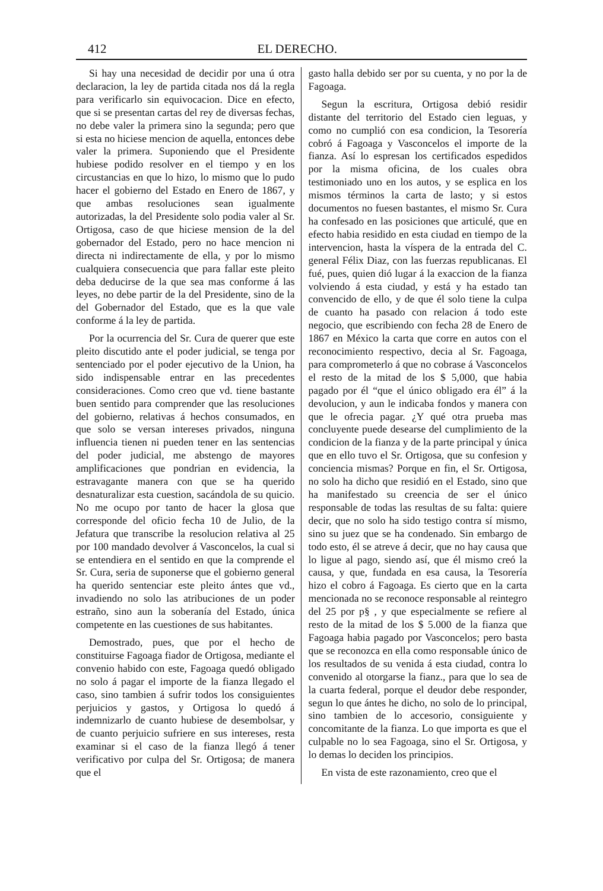412 EL DERECHO.
Si hay una necesidad de decidir por una ú otra declaracion, la ley de partida citada nos dá la regla para verificarlo sin equivocacion. Dice en efecto, que si se presentan cartas del rey de diversas fechas, no debe valer la primera sino la segunda; pero que si esta no hiciese mencion de aquella, entonces debe valer la primera. Suponiendo que el Presidente hubiese podido resolver en el tiempo y en los circustancias en que lo hizo, lo mismo que lo pudo hacer el gobierno del Estado en Enero de 1867, y que ambas resoluciones sean igualmente autorizadas, la del Presidente solo podia valer al Sr. Ortigosa, caso de que hiciese mension de la del gobernador del Estado, pero no hace mencion ni directa ni indirectamente de ella, y por lo mismo cualquiera consecuencia que para fallar este pleito deba deducirse de la que sea mas conforme á las leyes, no debe partir de la del Presidente, sino de la del Gobernador del Estado, que es la que vale conforme á la ley de partida.
Por la ocurrencia del Sr. Cura de querer que este pleito discutido ante el poder judicial, se tenga por sentenciado por el poder ejecutivo de la Union, ha sido indispensable entrar en las precedentes consideraciones. Como creo que vd. tiene bastante buen sentido para comprender que las resoluciones del gobierno, relativas á hechos consumados, en que solo se versan intereses privados, ninguna influencia tienen ni pueden tener en las sentencias del poder judicial, me abstengo de mayores amplificaciones que pondrian en evidencia, la estravagante manera con que se ha querido desnaturalizar esta cuestion, sacándola de su quicio. No me ocupo por tanto de hacer la glosa que corresponde del oficio fecha 10 de Julio, de la Jefatura que transcribe la resolucion relativa al 25 por 100 mandado devolver á Vasconcelos, la cual si se entendiera en el sentido en que la comprende el Sr. Cura, seria de suponerse que el gobierno general ha querido sentenciar este pleito ántes que vd., invadiendo no solo las atribuciones de un poder estraño, sino aun la soberanía del Estado, única competente en las cuestiones de sus habitantes.
Demostrado, pues, que por el hecho de constituirse Fagoaga fiador de Ortigosa, mediante el convenio habido con este, Fagoaga quedó obligado no solo á pagar el importe de la fianza llegado el caso, sino tambien á sufrir todos los consiguientes perjuicios y gastos, y Ortigosa lo quedó á indemnizarlo de cuanto hubiese de desembolsar, y de cuanto perjuicio sufriere en sus intereses, resta examinar si el caso de la fianza llegó á tener verificativo por culpa del Sr. Ortigosa; de manera que el
gasto halla debido ser por su cuenta, y no por la de Fagoaga.
Segun la escritura, Ortigosa debió residir distante del territorio del Estado cien leguas, y como no cumplió con esa condicion, la Tesorería cobró á Fagoaga y Vasconcelos el importe de la fianza. Así lo espresan los certificados espedidos por la misma oficina, de los cuales obra testimoniado uno en los autos, y se esplica en los mismos términos la carta de lasto; y si estos documentos no fuesen bastantes, el mismo Sr. Cura ha confesado en las posiciones que articulé, que en efecto habia residido en esta ciudad en tiempo de la intervencion, hasta la víspera de la entrada del C. general Félix Diaz, con las fuerzas republicanas. El fué, pues, quien dió lugar á la exaccion de la fianza volviendo á esta ciudad, y está y ha estado tan convencido de ello, y de que él solo tiene la culpa de cuanto ha pasado con relacion á todo este negocio, que escribiendo con fecha 28 de Enero de 1867 en México la carta que corre en autos con el reconocimiento respectivo, decia al Sr. Fagoaga, para comprometerlo á que no cobrase á Vasconcelos el resto de la mitad de los $ 5,000, que habia pagado por él “que el único obligado era él” á la devolucion, y aun le indicaba fondos y manera con que le ofrecia pagar. ¿Y qué otra prueba mas concluyente puede desearse del cumplimiento de la condicion de la fianza y de la parte principal y única que en ello tuvo el Sr. Ortigosa, que su confesion y conciencia mismas? Porque en fin, el Sr. Ortigosa, no solo ha dicho que residió en el Estado, sino que ha manifestado su creencia de ser el único responsable de todas las resultas de su falta: quiere decir, que no solo ha sido testigo contra sí mismo, sino su juez que se ha condenado. Sin embargo de todo esto, él se atreve á decir, que no hay causa que lo ligue al pago, siendo así, que él mismo creó la causa, y que, fundada en esa causa, la Tesorería hizo el cobro á Fagoaga. Es cierto que en la carta mencionada no se reconoce responsable al reintegro del 25 por p§ , y que especialmente se refiere al resto de la mitad de los $ 5.000 de la fianza que Fagoaga habia pagado por Vasconcelos; pero basta que se reconozca en ella como responsable único de los resultados de su venida á esta ciudad, contra lo convenido al otorgarse la fianz., para que lo sea de la cuarta federal, porque el deudor debe responder, segun lo que ántes he dicho, no solo de lo principal, sino tambien de lo accesorio, consiguiente y concomitante de la fianza. Lo que importa es que el culpable no lo sea Fagoaga, sino el Sr. Ortigosa, y lo demas lo deciden los principios.
En vista de este razonamiento, creo que el